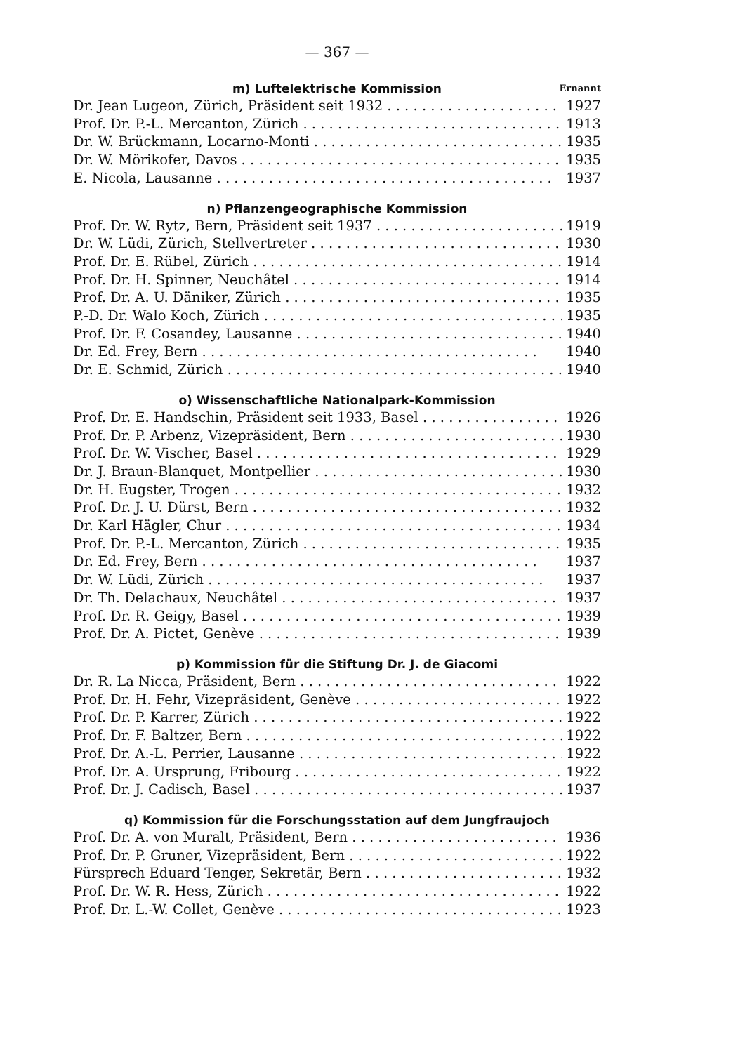— 367 —
m) Luftelektrische Kommission Ernannt
Dr. Jean Lugeon, Zürich, Präsident seit 1932 1927
Prof. Dr. P.-L. Mercanton, Zürich 1913
Dr. W. Brückmann, Locarno-Monti 1935
Dr. W. Mörikofer, Davos 1935
E. Nicola, Lausanne 1937
n) Pflanzengeographische Kommission
Prof. Dr. W. Rytz, Bern, Präsident seit 1937 1919
Dr. W. Lüdi, Zürich, Stellvertreter 1930
Prof. Dr. E. Rübel, Zürich 1914
Prof. Dr. H. Spinner, Neuchâtel 1914
Prof. Dr. A. U. Däniker, Zürich 1935
P.-D. Dr. Walo Koch, Zürich 1935
Prof. Dr. F. Cosandey, Lausanne 1940
Dr. Ed. Frey, Bern 1940
Dr. E. Schmid, Zürich 1940
o) Wissenschaftliche Nationalpark-Kommission
Prof. Dr. E. Handschin, Präsident seit 1933, Basel 1926
Prof. Dr. P. Arbenz, Vizepräsident, Bern 1930
Prof. Dr. W. Vischer, Basel 1929
Dr. J. Braun-Blanquet, Montpellier 1930
Dr. H. Eugster, Trogen 1932
Prof. Dr. J. U. Dürst, Bern 1932
Dr. Karl Hägler, Chur 1934
Prof. Dr. P.-L. Mercanton, Zürich 1935
Dr. Ed. Frey, Bern 1937
Dr. W. Lüdi, Zürich 1937
Dr. Th. Delachaux, Neuchâtel 1937
Prof. Dr. R. Geigy, Basel 1939
Prof. Dr. A. Pictet, Genève 1939
p) Kommission für die Stiftung Dr. J. de Giacomi
Dr. R. La Nicca, Präsident, Bern 1922
Prof. Dr. H. Fehr, Vizepräsident, Genève 1922
Prof. Dr. P. Karrer, Zürich 1922
Prof. Dr. F. Baltzer, Bern 1922
Prof. Dr. A.-L. Perrier, Lausanne 1922
Prof. Dr. A. Ursprung, Fribourg 1922
Prof. Dr. J. Cadisch, Basel 1937
q) Kommission für die Forschungsstation auf dem Jungfraujoch
Prof. Dr. A. von Muralt, Präsident, Bern 1936
Prof. Dr. P. Gruner, Vizepräsident, Bern 1922
Fürsprech Eduard Tenger, Sekretär, Bern 1932
Prof. Dr. W. R. Hess, Zürich 1922
Prof. Dr. L.-W. Collet, Genève 1923